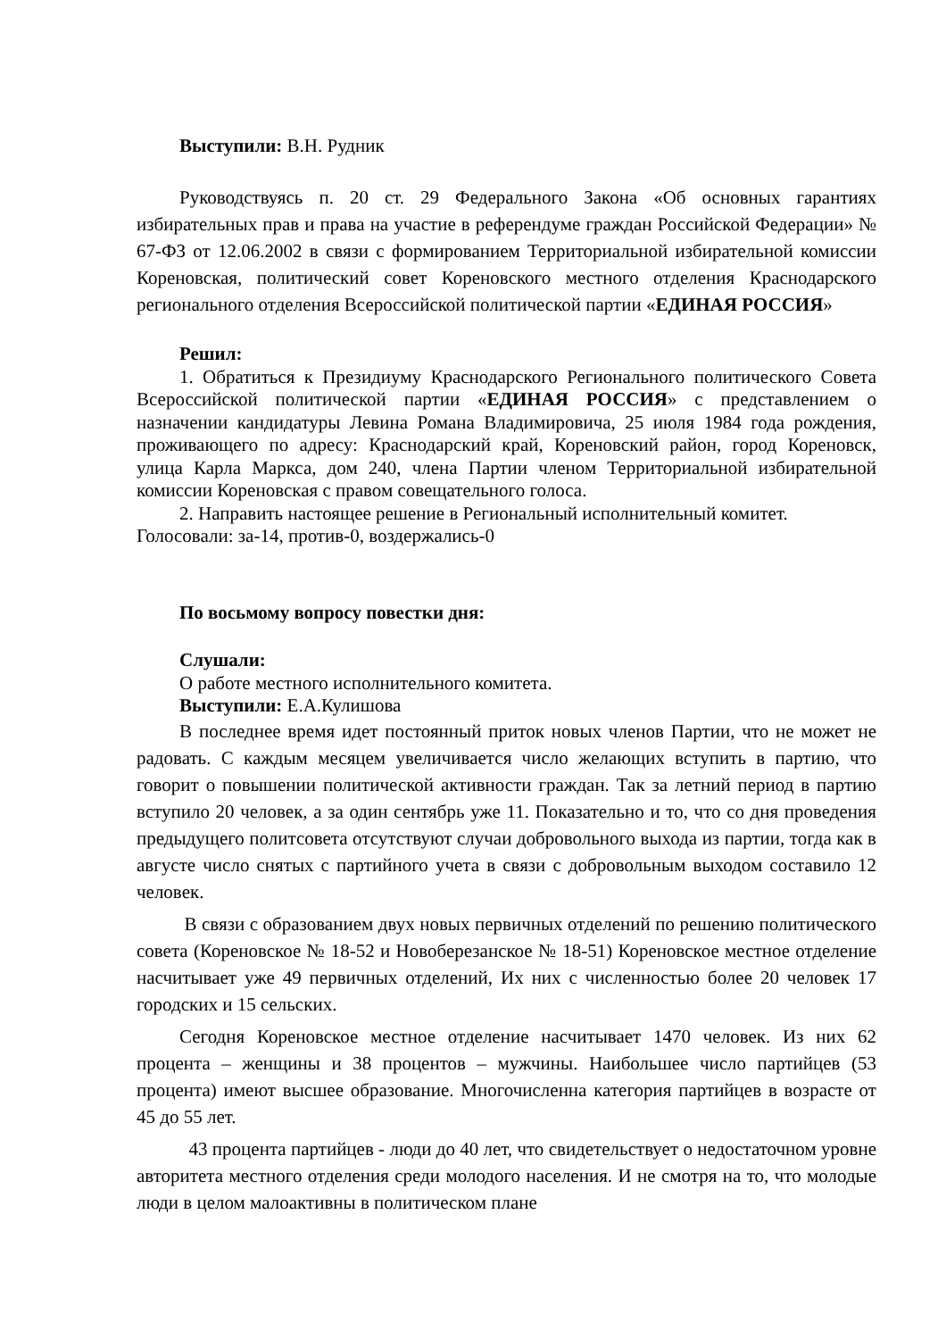Выступили: В.Н. Рудник
Руководствуясь п. 20 ст. 29 Федерального Закона «Об основных гарантиях избирательных прав и права на участие в референдуме граждан Российской Федерации» № 67-ФЗ от 12.06.2002 в связи с формированием Территориальной избирательной комиссии Кореновская, политический совет Кореновского местного отделения Краснодарского регионального отделения Всероссийской политической партии «ЕДИНАЯ РОССИЯ»
Решил:
1. Обратиться к Президиуму Краснодарского Регионального политического Совета Всероссийской политической партии «ЕДИНАЯ РОССИЯ» с представлением о назначении кандидатуры Левина Романа Владимировича, 25 июля 1984 года рождения, проживающего по адресу: Краснодарский край, Кореновский район, город Кореновск, улица Карла Маркса, дом 240, члена Партии членом Территориальной избирательной комиссии Кореновская с правом совещательного голоса.
2. Направить настоящее решение в Региональный исполнительный комитет.
Голосовали: за-14, против-0, воздержались-0
По восьмому вопросу повестки дня:
Слушали:
О работе местного исполнительного комитета.
Выступили: Е.А.Кулишова
В последнее время идет постоянный приток новых членов Партии, что не может не радовать. С каждым месяцем увеличивается число желающих вступить в партию, что говорит о повышении политической активности граждан. Так за летний период в партию вступило 20 человек, а за один сентябрь уже 11. Показательно и то, что со дня проведения предыдущего политсовета отсутствуют случаи добровольного выхода из партии, тогда как в августе число снятых с партийного учета в связи с добровольным выходом составило 12 человек.
В связи с образованием двух новых первичных отделений по решению политического совета (Кореновское № 18-52 и Новоберезанское № 18-51) Кореновское местное отделение насчитывает уже 49 первичных отделений, Их них с численностью более 20 человек 17 городских и 15 сельских.
Сегодня Кореновское местное отделение насчитывает 1470 человек. Из них 62 процента – женщины и 38 процентов – мужчины. Наибольшее число партийцев (53 процента) имеют высшее образование. Многочисленна категория партийцев в возрасте от 45 до 55 лет.
43 процента партийцев - люди до 40 лет, что свидетельствует о недостаточном уровне авторитета местного отделения среди молодого населения. И не смотря на то, что молодые люди в целом малоактивны в политическом плане